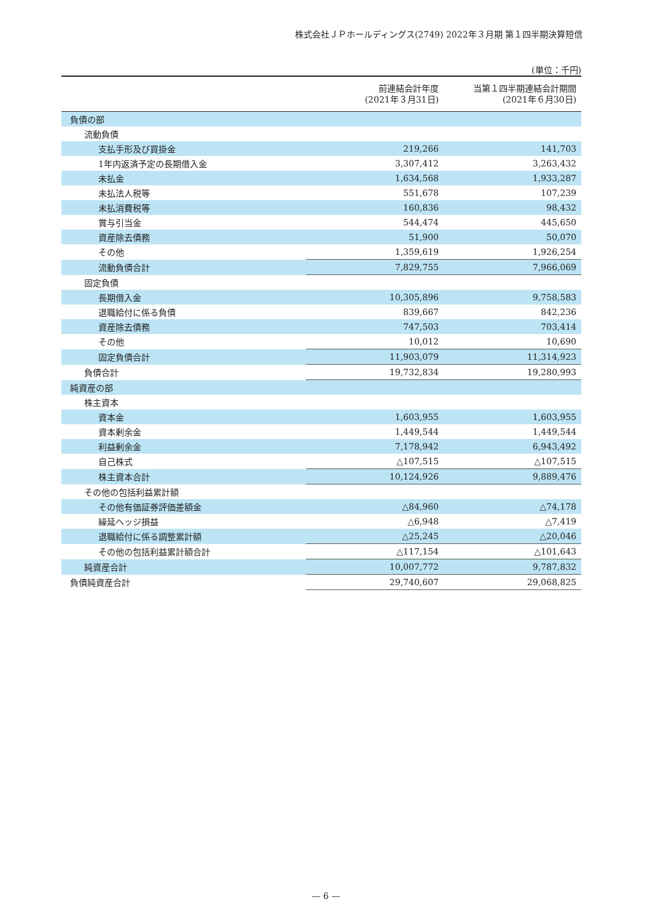株式会社ＪＰホールディングス(2749) 2022年３月期 第１四半期決算短信
(単位：千円)
| | 前連結会計年度 (2021年３月31日) | 当第１四半期連結会計期間 (2021年６月30日) |
| --- | --- | --- |
| 負債の部 | | |
| 流動負債 | | |
| 支払手形及び買掛金 | 219,266 | 141,703 |
| 1年内返済予定の長期借入金 | 3,307,412 | 3,263,432 |
| 未払金 | 1,634,568 | 1,933,287 |
| 未払法人税等 | 551,678 | 107,239 |
| 未払消費税等 | 160,836 | 98,432 |
| 賞与引当金 | 544,474 | 445,650 |
| 資産除去債務 | 51,900 | 50,070 |
| その他 | 1,359,619 | 1,926,254 |
| 流動負債合計 | 7,829,755 | 7,966,069 |
| 固定負債 | | |
| 長期借入金 | 10,305,896 | 9,758,583 |
| 退職給付に係る負債 | 839,667 | 842,236 |
| 資産除去債務 | 747,503 | 703,414 |
| その他 | 10,012 | 10,690 |
| 固定負債合計 | 11,903,079 | 11,314,923 |
| 負債合計 | 19,732,834 | 19,280,993 |
| 純資産の部 | | |
| 株主資本 | | |
| 資本金 | 1,603,955 | 1,603,955 |
| 資本剰余金 | 1,449,544 | 1,449,544 |
| 利益剰余金 | 7,178,942 | 6,943,492 |
| 自己株式 | △107,515 | △107,515 |
| 株主資本合計 | 10,124,926 | 9,889,476 |
| その他の包括利益累計額 | | |
| その他有価証券評価差額金 | △84,960 | △74,178 |
| 繰延ヘッジ損益 | △6,948 | △7,419 |
| 退職給付に係る調整累計額 | △25,245 | △20,046 |
| その他の包括利益累計額合計 | △117,154 | △101,643 |
| 純資産合計 | 10,007,772 | 9,787,832 |
| 負債純資産合計 | 29,740,607 | 29,068,825 |
— 6 —